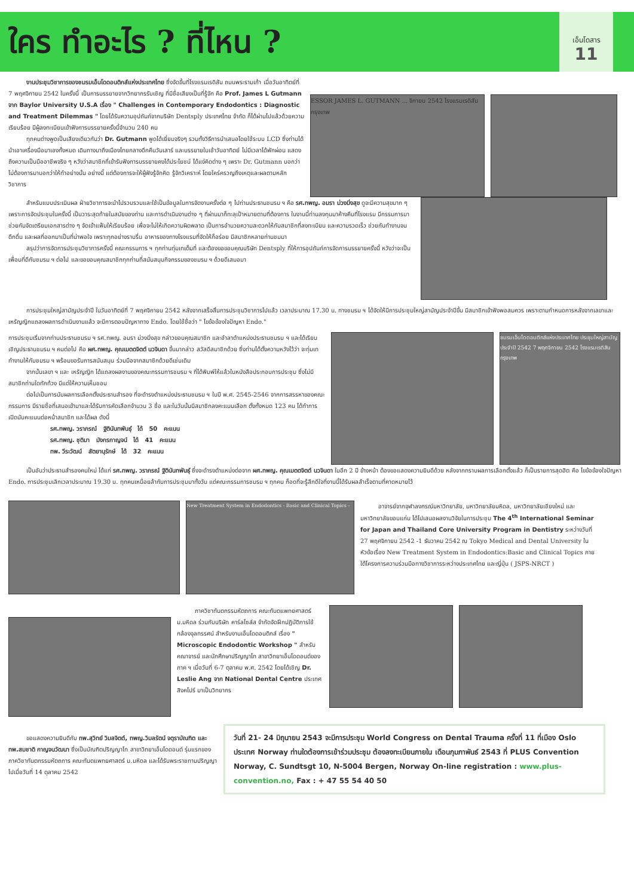ใคร ทำอะไร ? ที่ไหน ?
เอ็นโดสาร
11
งานประชุมวิชาการของชมรมเอ็นโดดอนติกส์แห่งประเทศไทย ซึ่งจัดขึ้นที่โรงแรมเรดิสัน ถนนพระรามเก้า เมื่อวันอาทิตย์ที่ 7 พฤศจิกายน 2542 ในครั้งนี้ เป็นการบรรยายจากวิทยากรรับเชิญ ที่มีชื่อเสียงเป็นที่รู้จัก คือ Prof. James L Gutmann จาก Baylor University U.S.A เรื่อง " Challenges in Contemporary Endodontics : Diagnostic and Treatment Dilemmas " โดยได้รับความอุปถัมภ์จากบริษัท Dentsply ประเทศไทย จำกัด ก็ได้ผ่านไปแล้วด้วยความเรียบร้อย มีผู้ลงทะเบียนเข้าฟังการบรรยายครั้งนี้จำนวน 240 คน
ทุกคนต่างพูดเป็นเสียงเดียวกันว่า Dr. Gutmann พูดได้เยี่ยมจริงๆ รวมทั้งวิธีการนำเสนอโดยใช้ระบบ LCD ซึ่งท่านได้นำเอาเครื่องมือมาเองทั้งหมด เดินทางมาถึงเมืองไทยกลางดึกคืนวันเสาร์ และบรรยายในเช้าวันอาทิตย์ ไม่มีเวลาได้พักผ่อน แสดงถึงความเป็นมืออาชีพจริง ๆ หวังว่าสมาชิกที่เข้ารับฟังการบรรยายคงได้ประโยชน์ ได้แง่คิดต่าง ๆ เพราะ Dr. Gutmann บอกว่า ไม่ต้องการมาบอกว่าให้ทำอย่างนั้น อย่างนี้ แต่ต้องการจะให้ผู้ฟังรู้จักคิด รู้จักวิเคราะห์ โดยใคร่ครวญถึงเหตุและผลตามหลักวิชาการ
ESSOR JAMES L. GUTMANN ... จิกายน 2542 โรงแรมเรดิสัน กรุงเทพ
สำหรับแบบประเมินผล ฝ่ายวิชาการจะนำไปรวบรวมและใช้เป็นข้อมูลในการจัดงานครั้งต่อ ๆ ไปท่านประธานชมรม ฯ คือ รศ.ทพญ. อมรา ม่วงมิ่งสุข ดูจะมีความสุขมาก ๆ เพราะการจัดประชุมในครั้งนี้ เป็นวาระสุดท้ายในสมัยของท่าน และการดำเนินงานต่าง ๆ ที่ผ่านมาก็ทะลุเป้าหมายตามที่ต้องการ ในงานนี้ท่านลงทุนมาค้างคืนที่โรงแรม มีกรรมการมาช่วยกันจัดเตรียมเอกสารต่าง ๆ จัดเข้าแฟ้มให้เรียบร้อย เพื่อจะไม่ให้เกิดความผิดพลาด เป็นการอำนวยความสะดวกให้กับสมาชิกที่ลงทะเบียน และความรวดเร็ว ช่วยกันทำงานจนดึกดื่น และผลที่ออกมาเป็นที่น่าพอใจ เพราะทุกอย่างราบรื่น อาหารของทางโรงแรมที่จัดให้ก็อร่อย มีสมาชิกหลายท่านชมมา
สรุปว่าการจัดการประชุมวิชาการครั้งนี้ คณะกรรมการ ฯ ทุกท่านทุ่มเทเต็มที่ และต้องขอขอบคุณบริษัท Dentsply ที่ให้การอุปถัมภ์การจัดการบรรยายครั้งนี้ หวังว่าจะเป็นเพื่อนที่ดีกับชมรม ฯ ต่อไป และขอขอบคุณสมาชิกทุกท่านที่สนับสนุนกิจกรรมของชมรม ฯ ด้วยดีเสมอมา
การประชุมใหญ่สามัญประจำปี ในวันอาทิตย์ที่ 7 พฤศจิกายน 2542 หลังจากเสร็จสิ้นการประชุมวิชาการไปแล้ว เวลาประมาณ 17.30 น. ทางชมรม ฯ ได้จัดให้มีการประชุมใหญ่สามัญประจำปีขึ้น มีสมาชิกเข้าฟังพอสมควร เพราะตามกำหนดการหลังจากเลขาและเหรัญญิกแถลงผลการดำเนินงานแล้ว จะมีการตอบปัญหาทาง Endo. โดยใช้ชื่อว่า " ไขข้อข้องใจปัญหา Endo."
การประชุมเริ่มจากท่านประธานชมรม ฯ รศ.ทพญ. อมรา ม่วงมิ่งสุข กล่าวขอบคุณสมาชิก และอำลาตำแหน่งประธานชมรม ฯ และได้เรียนเชิญประธานชมรม ฯ คนต่อไป คือ ผศ.ทพญ. คุณเมตตจิตต์ นวจินดา ขึ้นมากล่าว สวัสดีสมาชิกด้วย ซึ่งท่านได้ตั้งความหวังไว้ว่า จะทุ่มเททำงานให้กับชมรม ฯ พร้อมขอรับการสนับสนุน ร่วมมือจากสมาชิกด้วยดีเช่นเดิม
จากนั้นเลขา ฯ และ เหรัญญิก ได้แถลงผลงานของคณะกรรมการชมรม ฯ ที่ได้พิมพ์ให้แล้วในหนังสือประกอบการประชุม ซึ่งไม่มีสมาชิกท่านใดทักท้วง มีแต่ให้ความเห็นชอบ
ต่อไปเป็นการนับผลการเลือกตั้งประธานสำรอง ที่จะดำรงตำแหน่งประธานชมรม ฯ ในปี พ.ศ. 2545-2546 จากการสรรหาของคณะกรรมการ มีรายชื่อที่เสนอเข้ามาและได้รับการคัดเลือกจำนวน 3 ชื่อ และในวันนั้นมีสมาชิกลงคะแนนเลือก ตั้งทั้งหมด 123 คน ได้ทำการเปิดนับคะแนนต่อหน้าสมาชิก และได้ผล ดังนี้
รศ.ทพญ. วราภรณ์ ฐิตินันทพันธุ์ ได้ 50 คะแนน
รศ.ทพญ. ชุติมา มังกรกาญจน์ ได้ 41 คะแนน
ทพ. วีระวัฒน์ สัตยานุรักษ์ ได้ 32 คะแนน
ชมรมเอ็นโดดอนติกส์แห่งประเทศไทย ประชุมใหญ่สามัญประจำปี 2542 7 พฤศจิกายน 2542 โรงแรมเรดิสัน กรุงเทพ
เป็นอันว่าประธานสำรองคนใหม่ ได้แก่ รศ.ทพญ. วราภรณ์ ฐิตินันทพันธุ์ ซึ่งจะดำรงตำแหน่งต่อจาก ผศ.ทพญ. คุณเมตตจิตต์ นวจินดา ในอีก 2 ปี ข้างหน้า ต้องขอแสดงความยินดีด้วย หลังจากทราบผลการเลือกตั้งแล้ว ก็เป็นรายการสุดฮิต คือ ไขข้อข้องใจปัญหา Endo. การประชุมเลิกเวลาประมาณ 19.30 น. ทุกคนเหนื่อยล้ากับการประชุมมาทั้งวัน แต่คณะกรรมการชมรม ฯ ทุกคน ก็อดที่จะรู้สึกดีใจที่งานนี้ได้รับผลสำเร็จตามที่คาดหมายไว้
New Treatment System in Endodontics - Basic and Clinical Topics -
อาจารย์จากจุฬาลงกรณ์มหาวิทยาลัย, มหาวิทยาลัยมหิดล, มหาวิทยาลัยเชียงใหม่ และมหาวิทยาลัยขอนแก่น ได้ไปเสนอผลงานวิจัยในการประชุม The 4<sup>th</sup> International Seminar for Japan and Thailand Core University Program in Dentistry ระหว่างวันที่ 27 พฤศจิกายน 2542 -1 ธันวาคม 2542 ณ Tokyo Medical and Dental University ในหัวข้อเรื่อง New Treatment System in Endodontics:Basic and Clinical Topics ภายใต้โครงการความร่วมมือทางวิชาการระหว่างประเทศไทย และญี่ปุ่น ( JSPS-NRCT )
ภาควิชาทันตกรรมหัตถการ คณะทันตแพทยศาสตร์ ม.มหิดล ร่วมกับบริษัท คาร์ลไซส์ส จำกัดจัดฝึกปฏิบัติการใช้กล้องจุลทรรศน์ สำหรับงานเอ็นโดดอนติกส์ เรื่อง " Microscopic Endodontic Workshop " สำหรับคณาจารย์ และนักศึกษาปริญญาโท สาขาวิทยาเอ็นโดดอนต์ของภาค ฯ เมื่อวันที่ 6-7 ตุลาคม พ.ศ. 2542 โดยได้เชิญ Dr. Leslie Ang จาก National Dental Centre ประเทศสิงคโปร์ มาเป็นวิทยากร
ขอแสดงความยินดีกับ ทพ.สุวิทย์ วิมลจิตต์, ทพญ.วิมลรัตน์ จตุราบัณฑิต และ ทพ.สมชาติ กาญจนวัฒนา ซึ่งเป็นบัณฑิตปริญญาโท สาขาวิทยาเอ็นโดดอนต์ รุ่นแรกของภาควิชาทันตกรรมหัตถการ คณะทันตแพทยศาสตร์ ม.มหิดล และได้รับพระราชทานปริญญาไปเมื่อวันที่ 14 ตุลาคม 2542
วันที่ 21- 24 มิถุนายน 2543 จะมีการประชุม World Congress on Dental Trauma ครั้งที่ 11 ที่เมือง Oslo ประเทศ Norway ท่านใดต้องการเข้าร่วมประชุม ต้องลงทะเบียนภายใน เดือนกุมภาพันธ์ 2543 ที่ PLUS Convention Norway, C. Sundtsgt 10, N-5004 Bergen, Norway On-line registration : www.plus-convention.no, Fax : + 47 55 54 40 50